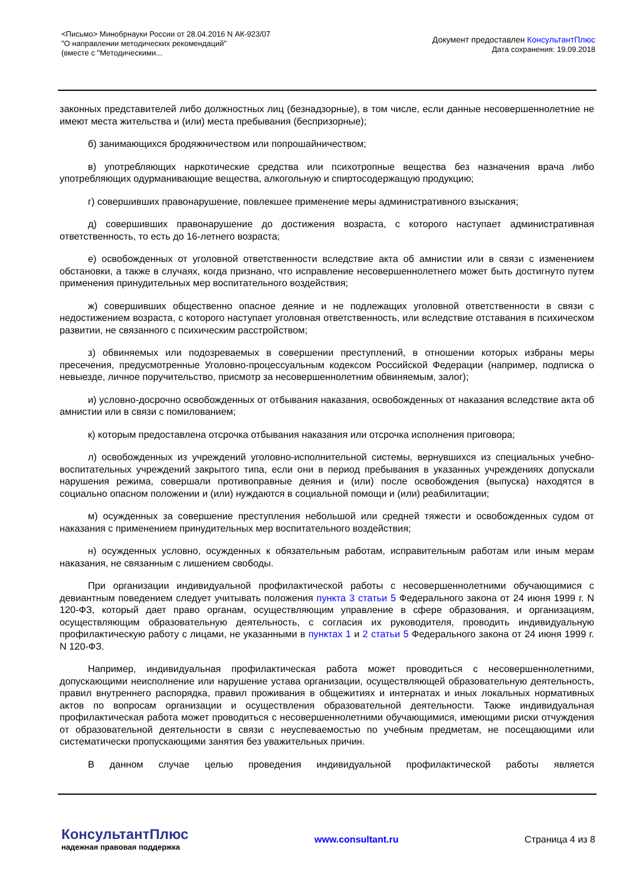<Письмо> Минобрнауки России от 28.04.2016 N АК-923/07
"О направлении методических рекомендаций"
(вместе с "Методическими...
Документ предоставлен КонсультантПлюс
Дата сохранения: 19.09.2018
законных представителей либо должностных лиц (безнадзорные), в том числе, если данные несовершеннолетние не имеют места жительства и (или) места пребывания (беспризорные);
б) занимающихся бродяжничеством или попрошайничеством;
в) употребляющих наркотические средства или психотропные вещества без назначения врача либо употребляющих одурманивающие вещества, алкогольную и спиртосодержащую продукцию;
г) совершивших правонарушение, повлекшее применение меры административного взыскания;
д) совершивших правонарушение до достижения возраста, с которого наступает административная ответственность, то есть до 16-летнего возраста;
е) освобожденных от уголовной ответственности вследствие акта об амнистии или в связи с изменением обстановки, а также в случаях, когда признано, что исправление несовершеннолетнего может быть достигнуто путем применения принудительных мер воспитательного воздействия;
ж) совершивших общественно опасное деяние и не подлежащих уголовной ответственности в связи с недостижением возраста, с которого наступает уголовная ответственность, или вследствие отставания в психическом развитии, не связанного с психическим расстройством;
з) обвиняемых или подозреваемых в совершении преступлений, в отношении которых избраны меры пресечения, предусмотренные Уголовно-процессуальным кодексом Российской Федерации (например, подписка о невыезде, личное поручительство, присмотр за несовершеннолетним обвиняемым, залог);
и) условно-досрочно освобожденных от отбывания наказания, освобожденных от наказания вследствие акта об амнистии или в связи с помилованием;
к) которым предоставлена отсрочка отбывания наказания или отсрочка исполнения приговора;
л) освобожденных из учреждений уголовно-исполнительной системы, вернувшихся из специальных учебно-воспитательных учреждений закрытого типа, если они в период пребывания в указанных учреждениях допускали нарушения режима, совершали противоправные деяния и (или) после освобождения (выпуска) находятся в социально опасном положении и (или) нуждаются в социальной помощи и (или) реабилитации;
м) осужденных за совершение преступления небольшой или средней тяжести и освобожденных судом от наказания с применением принудительных мер воспитательного воздействия;
н) осужденных условно, осужденных к обязательным работам, исправительным работам или иным мерам наказания, не связанным с лишением свободы.
При организации индивидуальной профилактической работы с несовершеннолетними обучающимися с девиантным поведением следует учитывать положения пункта 3 статьи 5 Федерального закона от 24 июня 1999 г. N 120-ФЗ, который дает право органам, осуществляющим управление в сфере образования, и организациям, осуществляющим образовательную деятельность, с согласия их руководителя, проводить индивидуальную профилактическую работу с лицами, не указанными в пунктах 1 и 2 статьи 5 Федерального закона от 24 июня 1999 г. N 120-ФЗ.
Например, индивидуальная профилактическая работа может проводиться с несовершеннолетними, допускающими неисполнение или нарушение устава организации, осуществляющей образовательную деятельность, правил внутреннего распорядка, правил проживания в общежитиях и интернатах и иных локальных нормативных актов по вопросам организации и осуществления образовательной деятельности. Также индивидуальная профилактическая работа может проводиться с несовершеннолетними обучающимися, имеющими риски отчуждения от образовательной деятельности в связи с неуспеваемостью по учебным предметам, не посещающими или систематически пропускающими занятия без уважительных причин.
В данном случае целью проведения индивидуальной профилактической работы является
КонсультантПлюс
надежная правовая поддержка
www.consultant.ru Страница 4 из 8